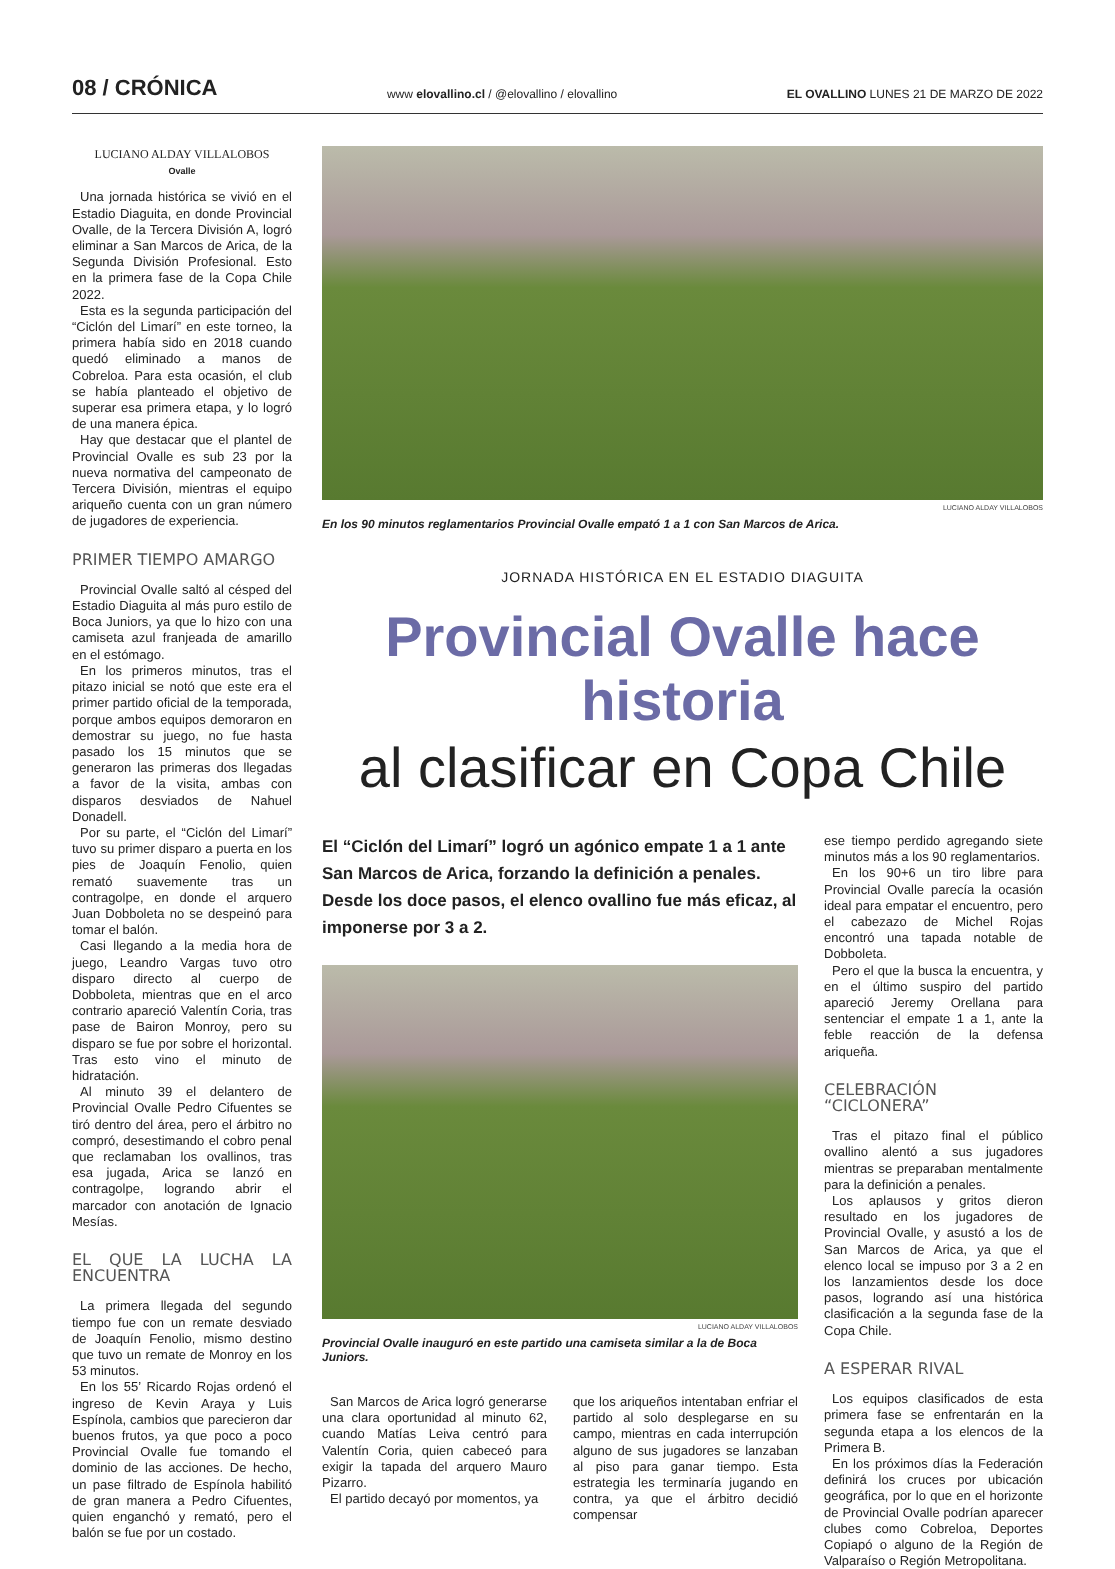08 / CRÓNICA
www elovallino.cl / @elovallino / elovallino
EL OVALLINO LUNES 21 DE MARZO DE 2022
LUCIANO ALDAY VILLALOBOS
Ovalle
Una jornada histórica se vivió en el Estadio Diaguita, en donde Provincial Ovalle, de la Tercera División A, logró eliminar a San Marcos de Arica, de la Segunda División Profesional. Esto en la primera fase de la Copa Chile 2022.
Esta es la segunda participación del “Ciclón del Limarí” en este torneo, la primera había sido en 2018 cuando quedó eliminado a manos de Cobreloa. Para esta ocasión, el club se había planteado el objetivo de superar esa primera etapa, y lo logró de una manera épica.
Hay que destacar que el plantel de Provincial Ovalle es sub 23 por la nueva normativa del campeonato de Tercera División, mientras el equipo ariqueño cuenta con un gran número de jugadores de experiencia.
PRIMER TIEMPO AMARGO
Provincial Ovalle saltó al césped del Estadio Diaguita al más puro estilo de Boca Juniors, ya que lo hizo con una camiseta azul franjeada de amarillo en el estómago.
En los primeros minutos, tras el pitazo inicial se notó que este era el primer partido oficial de la temporada, porque ambos equipos demoraron en demostrar su juego, no fue hasta pasado los 15 minutos que se generaron las primeras dos llegadas a favor de la visita, ambas con disparos desviados de Nahuel Donadell.
Por su parte, el “Ciclón del Limarí” tuvo su primer disparo a puerta en los pies de Joaquín Fenolio, quien remató suavemente tras un contragolpe, en donde el arquero Juan Dobboleta no se despeinó para tomar el balón.
Casi llegando a la media hora de juego, Leandro Vargas tuvo otro disparo directo al cuerpo de Dobboleta, mientras que en el arco contrario apareció Valentín Coria, tras pase de Bairon Monroy, pero su disparo se fue por sobre el horizontal. Tras esto vino el minuto de hidratación.
Al minuto 39 el delantero de Provincial Ovalle Pedro Cifuentes se tiró dentro del área, pero el árbitro no compró, desestimando el cobro penal que reclamaban los ovallinos, tras esa jugada, Arica se lanzó en contragolpe, logrando abrir el marcador con anotación de Ignacio Mesías.
EL QUE LA LUCHA LA ENCUENTRA
La primera llegada del segundo tiempo fue con un remate desviado de Joaquín Fenolio, mismo destino que tuvo un remate de Monroy en los 53 minutos.
En los 55’ Ricardo Rojas ordenó el ingreso de Kevin Araya y Luis Espínola, cambios que parecieron dar buenos frutos, ya que poco a poco Provincial Ovalle fue tomando el dominio de las acciones. De hecho, un pase filtrado de Espínola habilitó de gran manera a Pedro Cifuentes, quien enganchó y remató, pero el balón se fue por un costado.
LUCIANO ALDAY VILLALOBOS
En los 90 minutos reglamentarios Provincial Ovalle empató 1 a 1 con San Marcos de Arica.
JORNADA HISTÓRICA EN EL ESTADIO DIAGUITA
Provincial Ovalle hace historia
al clasificar en Copa Chile
El “Ciclón del Limarí” logró un agónico empate 1 a 1 ante San Marcos de Arica, forzando la definición a penales. Desde los doce pasos, el elenco ovallino fue más eficaz, al imponerse por 3 a 2.
LUCIANO ALDAY VILLALOBOS
Provincial Ovalle inauguró en este partido una camiseta similar a la de Boca Juniors.
San Marcos de Arica logró generarse una clara oportunidad al minuto 62, cuando Matías Leiva centró para Valentín Coria, quien cabeceó para exigir la tapada del arquero Mauro Pizarro.
El partido decayó por momentos, ya
que los ariqueños intentaban enfriar el partido al solo desplegarse en su campo, mientras en cada interrupción alguno de sus jugadores se lanzaban al piso para ganar tiempo. Esta estrategia les terminaría jugando en contra, ya que el árbitro decidió compensar
ese tiempo perdido agregando siete minutos más a los 90 reglamentarios.
En los 90+6 un tiro libre para Provincial Ovalle parecía la ocasión ideal para empatar el encuentro, pero el cabezazo de Michel Rojas encontró una tapada notable de Dobboleta.
Pero el que la busca la encuentra, y en el último suspiro del partido apareció Jeremy Orellana para sentenciar el empate 1 a 1, ante la feble reacción de la defensa ariqueña.
CELEBRACIÓN “CICLONERA”
Tras el pitazo final el público ovallino alentó a sus jugadores mientras se preparaban mentalmente para la definición a penales.
Los aplausos y gritos dieron resultado en los jugadores de Provincial Ovalle, y asustó a los de San Marcos de Arica, ya que el elenco local se impuso por 3 a 2 en los lanzamientos desde los doce pasos, logrando así una histórica clasificación a la segunda fase de la Copa Chile.
A ESPERAR RIVAL
Los equipos clasificados de esta primera fase se enfrentarán en la segunda etapa a los elencos de la Primera B.
En los próximos días la Federación definirá los cruces por ubicación geográfica, por lo que en el horizonte de Provincial Ovalle podrían aparecer clubes como Cobreloa, Deportes Copiapó o alguno de la Región de Valparaíso o Región Metropolitana.